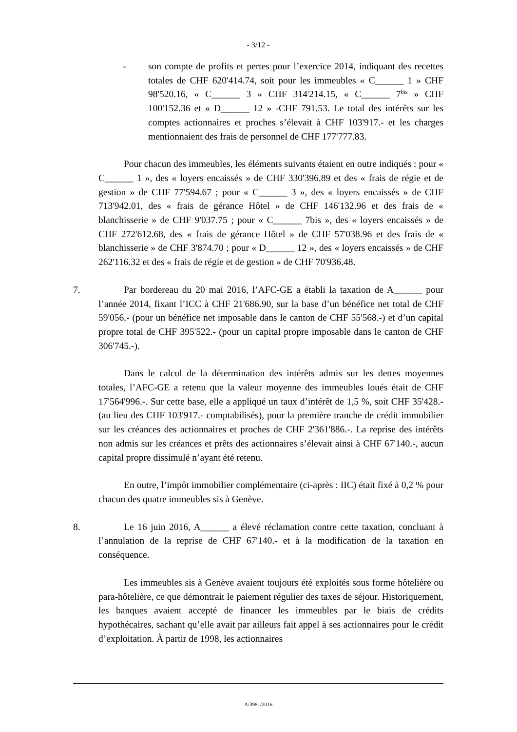- 3/12 -
- son compte de profits et pertes pour l’exercice 2014, indiquant des recettes totales de CHF 620'414.74, soit pour les immeubles « C______ 1 » CHF 98'520.16, « C______ 3 » CHF 314'214.15, « C______ 7<sup>bis</sup> » CHF 100'152.36 et « D______ 12 » -CHF 791.53. Le total des intérêts sur les comptes actionnaires et proches s’élevait à CHF 103'917.- et les charges mentionnaient des frais de personnel de CHF 177'777.83.
Pour chacun des immeubles, les éléments suivants étaient en outre indiqués : pour « C______ 1 », des « loyers encaissés » de CHF 330'396.89 et des « frais de régie et de gestion » de CHF 77'594.67 ; pour « C______ 3 », des « loyers encaissés » de CHF 713'942.01, des « frais de gérance Hôtel » de CHF 146'132.96 et des frais de « blanchisserie » de CHF 9'037.75 ; pour « C______ 7bis », des « loyers encaissés » de CHF 272'612.68, des « frais de gérance Hôtel » de CHF 57'038.96 et des frais de « blanchisserie » de CHF 3'874.70 ; pour « D______ 12 », des « loyers encaissés » de CHF 262'116.32 et des « frais de régie et de gestion » de CHF 70'936.48.
7. Par bordereau du 20 mai 2016, l’AFC-GE a établi la taxation de A______ pour l’année 2014, fixant l’ICC à CHF 21'686.90, sur la base d’un bénéfice net total de CHF 59'056.- (pour un bénéfice net imposable dans le canton de CHF 55'568.-) et d’un capital propre total de CHF 395'522.- (pour un capital propre imposable dans le canton de CHF 306'745.-).
Dans le calcul de la détermination des intérêts admis sur les dettes moyennes totales, l’AFC-GE a retenu que la valeur moyenne des immeubles loués était de CHF 17'564'996.-. Sur cette base, elle a appliqué un taux d’intérêt de 1,5 %, soit CHF 35'428.- (au lieu des CHF 103'917.- comptabilisés), pour la première tranche de crédit immobilier sur les créances des actionnaires et proches de CHF 2'361'886.-. La reprise des intérêts non admis sur les créances et prêts des actionnaires s’élevait ainsi à CHF 67'140.-, aucun capital propre dissimulé n’ayant été retenu.
En outre, l’impôt immobilier complémentaire (ci-après : IIC) était fixé à 0,2 % pour chacun des quatre immeubles sis à Genève.
8. Le 16 juin 2016, A______ a élevé réclamation contre cette taxation, concluant à l’annulation de la reprise de CHF 67'140.- et à la modification de la taxation en conséquence.
Les immeubles sis à Genève avaient toujours été exploités sous forme hôtelière ou para-hôtelière, ce que démontrait le paiement régulier des taxes de séjour. Historiquement, les banques avaient accepté de financer les immeubles par le biais de crédits hypothécaires, sachant qu’elle avait par ailleurs fait appel à ses actionnaires pour le crédit d’exploitation. À partir de 1998, les actionnaires
A/3981/2016